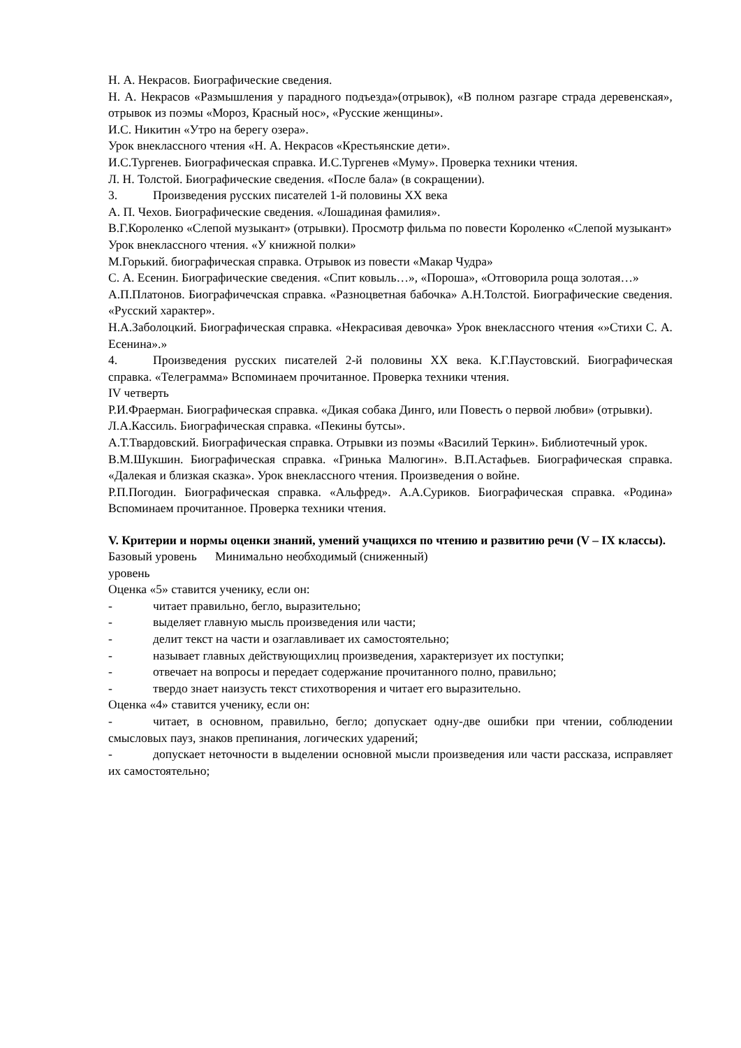Н. А. Некрасов. Биографические сведения.
Н. А. Некрасов «Размышления у парадного подъезда»(отрывок), «В полном разгаре страда деревенская», отрывок из поэмы «Мороз, Красный нос», «Русские женщины».
И.С. Никитин «Утро на берегу озера».
Урок внеклассного чтения «Н. А. Некрасов «Крестьянские дети».
И.С.Тургенев. Биографическая справка. И.С.Тургенев «Муму». Проверка техники чтения.
Л. Н. Толстой. Биографические сведения. «После бала» (в сокращении).
3. Произведения русских писателей 1-й половины XX века
А. П. Чехов. Биографические сведения. «Лошадиная фамилия».
В.Г.Короленко «Слепой музыкант» (отрывки). Просмотр фильма по повести Короленко «Слепой музыкант»
Урок внеклассного чтения. «У книжной полки»
М.Горький. биографическая справка. Отрывок из повести «Макар Чудра»
С. А. Есенин. Биографические сведения. «Спит ковыль…», «Пороша», «Отговорила роща золотая…»
А.П.Платонов. Биографичечская справка. «Разноцветная бабочка» А.Н.Толстой. Биографические сведения. «Русский характер».
Н.А.Заболоцкий. Биографическая справка. «Некрасивая девочка» Урок внеклассного чтения «»Стихи С. А. Есенина».»
4. Произведения русских писателей 2-й половины XX века. К.Г.Паустовский. Биографическая справка. «Телеграмма» Вспоминаем прочитанное. Проверка техники чтения.
IV четверть
Р.И.Фраерман. Биографическая справка. «Дикая собака Динго, или Повесть о первой любви» (отрывки).
Л.А.Кассиль. Биографическая справка. «Пекины бутсы».
А.Т.Твардовский. Биографическая справка. Отрывки из поэмы «Василий Теркин». Библиотечный урок.
В.М.Шукшин. Биографическая справка. «Гринька Малюгин». В.П.Астафьев. Биографическая справка. «Далекая и близкая сказка». Урок внеклассного чтения. Произведения о войне.
Р.П.Погодин. Биографическая справка. «Альфред». А.А.Суриков. Биографическая справка. «Родина» Вспоминаем прочитанное. Проверка техники чтения.
V. Критерии и нормы оценки знаний, умений учащихся по чтению и развитию речи (V – IX классы).
Базовый уровень Минимально необходимый (сниженный)
уровень
Оценка «5» ставится ученику, если он:
- читает правильно, бегло, выразительно;
- выделяет главную мысль произведения или части;
- делит текст на части и озаглавливает их самостоятельно;
- называет главных действующихлиц произведения, характеризует их поступки;
- отвечает на вопросы и передает содержание прочитанного полно, правильно;
- твердо знает наизусть текст стихотворения и читает его выразительно.
Оценка «4» ставится ученику, если он:
- читает, в основном, правильно, бегло; допускает одну-две ошибки при чтении, соблюдении смысловых пауз, знаков препинания, логических ударений;
- допускает неточности в выделении основной мысли произведения или части рассказа, исправляет их самостоятельно;